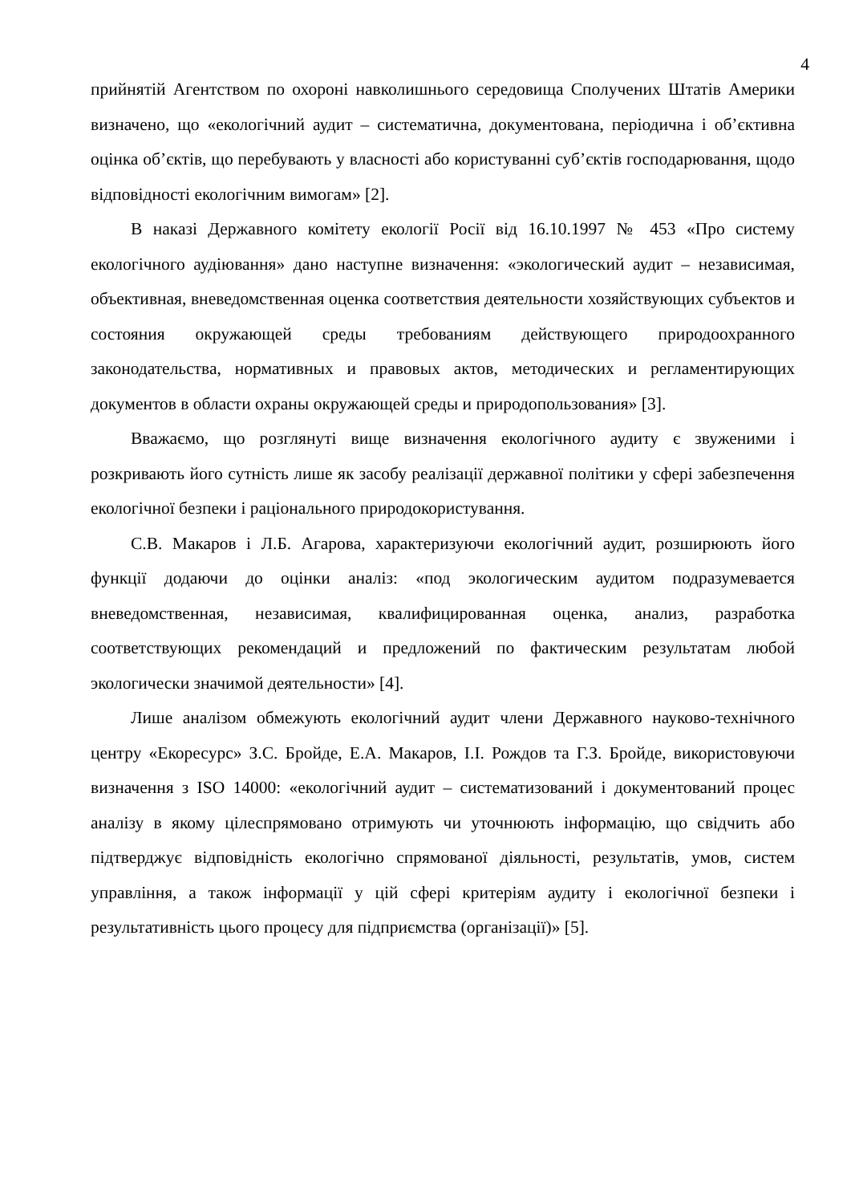4
прийнятій Агентством по охороні навколишнього середовища Сполучених Штатів Америки визначено, що «екологічний аудит – систематична, документована, періодична і об’єктивна оцінка об’єктів, що перебувають у власності або користуванні суб’єктів господарювання, щодо відповідності екологічним вимогам» [2].
В наказі Державного комітету екології Росії від 16.10.1997 № 453 «Про систему екологічного аудіювання» дано наступне визначення: «экологический аудит – независимая, объективная, вневедомственная оценка соответствия деятельности хозяйствующих субъектов и состояния окружающей среды требованиям действующего природоохранного законодательства, нормативных и правовых актов, методических и регламентирующих документов в области охраны окружающей среды и природопользования» [3].
Вважаємо, що розглянуті вище визначення екологічного аудиту є звуженими і розкривають його сутність лише як засобу реалізації державної політики у сфері забезпечення екологічної безпеки і раціонального природокористування.
С.В. Макаров і Л.Б. Агарова, характеризуючи екологічний аудит, розширюють його функції додаючи до оцінки аналіз: «под экологическим аудитом подразумевается вневедомственная, независимая, квалифицированная оценка, анализ, разработка соответствующих рекомендаций и предложений по фактическим результатам любой экологически значимой деятельности» [4].
Лише аналізом обмежують екологічний аудит члени Державного науково-технічного центру «Екоресурс» З.С. Бройде, Е.А. Макаров, І.І. Рождов та Г.З. Бройде, використовуючи визначення з ISO 14000: «екологічний аудит – систематизований і документований процес аналізу в якому цілеспрямовано отримують чи уточнюють інформацію, що свідчить або підтверджує відповідність екологічно спрямованої діяльності, результатів, умов, систем управління, а також інформації у цій сфері критеріям аудиту і екологічної безпеки і результативність цього процесу для підприємства (організації)» [5].